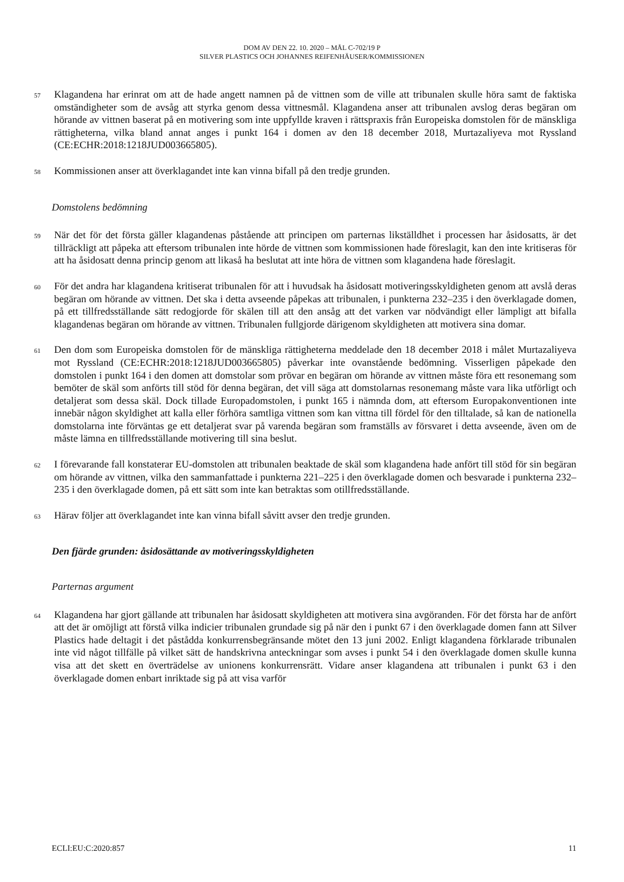DOM AV DEN 22. 10. 2020 – MÅL C-702/19 P
SILVER PLASTICS OCH JOHANNES REIFENHÄUSER/KOMMISSIONEN
57 Klagandena har erinrat om att de hade angett namnen på de vittnen som de ville att tribunalen skulle höra samt de faktiska omständigheter som de avsåg att styrka genom dessa vittnesmål. Klagandena anser att tribunalen avslog deras begäran om hörande av vittnen baserat på en motivering som inte uppfyllde kraven i rättspraxis från Europeiska domstolen för de mänskliga rättigheterna, vilka bland annat anges i punkt 164 i domen av den 18 december 2018, Murtazaliyeva mot Ryssland (CE:ECHR:2018:1218JUD003665805).
58 Kommissionen anser att överklagandet inte kan vinna bifall på den tredje grunden.
Domstolens bedömning
59 När det för det första gäller klagandenas påstående att principen om parternas likställdhet i processen har åsidosatts, är det tillräckligt att påpeka att eftersom tribunalen inte hörde de vittnen som kommissionen hade föreslagit, kan den inte kritiseras för att ha åsidosatt denna princip genom att likaså ha beslutat att inte höra de vittnen som klagandena hade föreslagit.
60 För det andra har klagandena kritiserat tribunalen för att i huvudsak ha åsidosatt motiveringsskyldigheten genom att avslå deras begäran om hörande av vittnen. Det ska i detta avseende påpekas att tribunalen, i punkterna 232–235 i den överklagade domen, på ett tillfredsställande sätt redogjorde för skälen till att den ansåg att det varken var nödvändigt eller lämpligt att bifalla klagandenas begäran om hörande av vittnen. Tribunalen fullgjorde därigenom skyldigheten att motivera sina domar.
61 Den dom som Europeiska domstolen för de mänskliga rättigheterna meddelade den 18 december 2018 i målet Murtazaliyeva mot Ryssland (CE:ECHR:2018:1218JUD003665805) påverkar inte ovanstående bedömning. Visserligen påpekade den domstolen i punkt 164 i den domen att domstolar som prövar en begäran om hörande av vittnen måste föra ett resonemang som bemöter de skäl som anförts till stöd för denna begäran, det vill säga att domstolarnas resonemang måste vara lika utförligt och detaljerat som dessa skäl. Dock tillade Europadomstolen, i punkt 165 i nämnda dom, att eftersom Europakonventionen inte innebär någon skyldighet att kalla eller förhöra samtliga vittnen som kan vittna till fördel för den tilltalade, så kan de nationella domstolarna inte förväntas ge ett detaljerat svar på varenda begäran som framställs av försvaret i detta avseende, även om de måste lämna en tillfredsställande motivering till sina beslut.
62 I förevarande fall konstaterar EU-domstolen att tribunalen beaktade de skäl som klagandena hade anfört till stöd för sin begäran om hörande av vittnen, vilka den sammanfattade i punkterna 221–225 i den överklagade domen och besvarade i punkterna 232–235 i den överklagade domen, på ett sätt som inte kan betraktas som otillfredsställande.
63 Härav följer att överklagandet inte kan vinna bifall såvitt avser den tredje grunden.
Den fjärde grunden: åsidosättande av motiveringsskyldigheten
Parternas argument
64 Klagandena har gjort gällande att tribunalen har åsidosatt skyldigheten att motivera sina avgöranden. För det första har de anfört att det är omöjligt att förstå vilka indicier tribunalen grundade sig på när den i punkt 67 i den överklagade domen fann att Silver Plastics hade deltagit i det påstådda konkurrensbegränsande mötet den 13 juni 2002. Enligt klagandena förklarade tribunalen inte vid något tillfälle på vilket sätt de handskrivna anteckningar som avses i punkt 54 i den överklagade domen skulle kunna visa att det skett en överträdelse av unionens konkurrensrätt. Vidare anser klagandena att tribunalen i punkt 63 i den överklagade domen enbart inriktade sig på att visa varför
ECLI:EU:C:2020:857 11